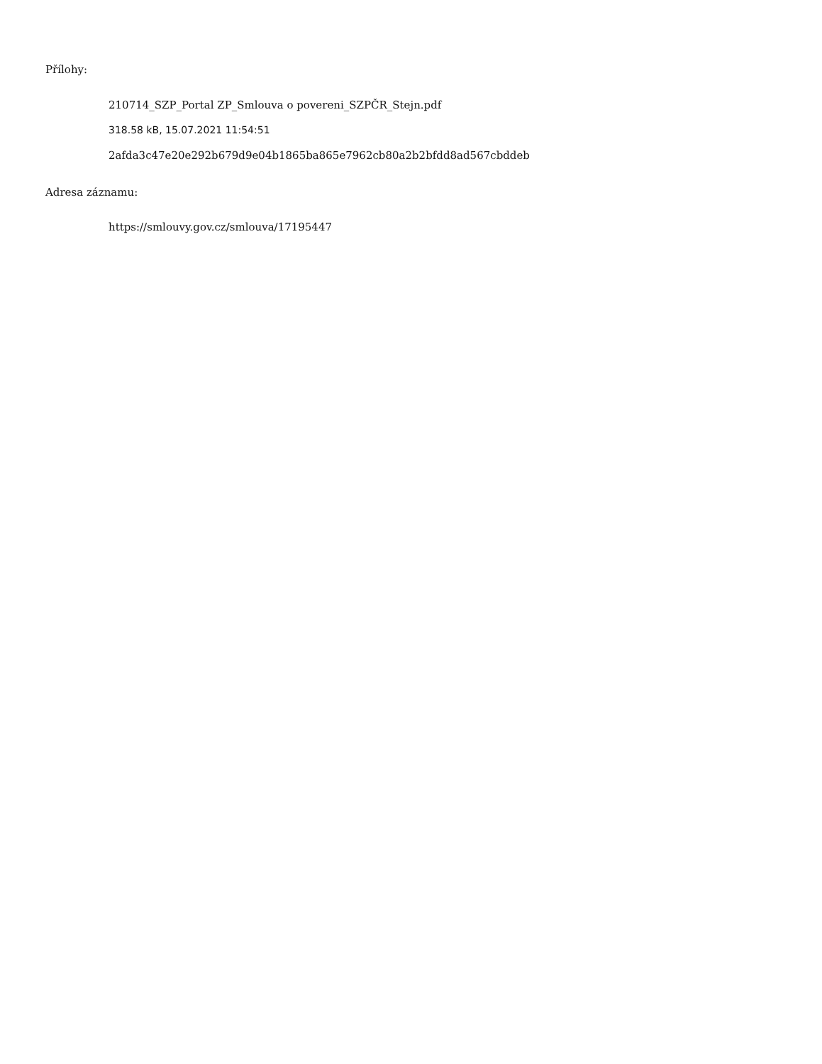Přílohy:
210714_SZP_Portal ZP_Smlouva o povereni_SZPČR_Stejn.pdf
318.58 kB, 15.07.2021 11:54:51
2afda3c47e20e292b679d9e04b1865ba865e7962cb80a2b2bfdd8ad567cbddeb
Adresa záznamu:
https://smlouvy.gov.cz/smlouva/17195447